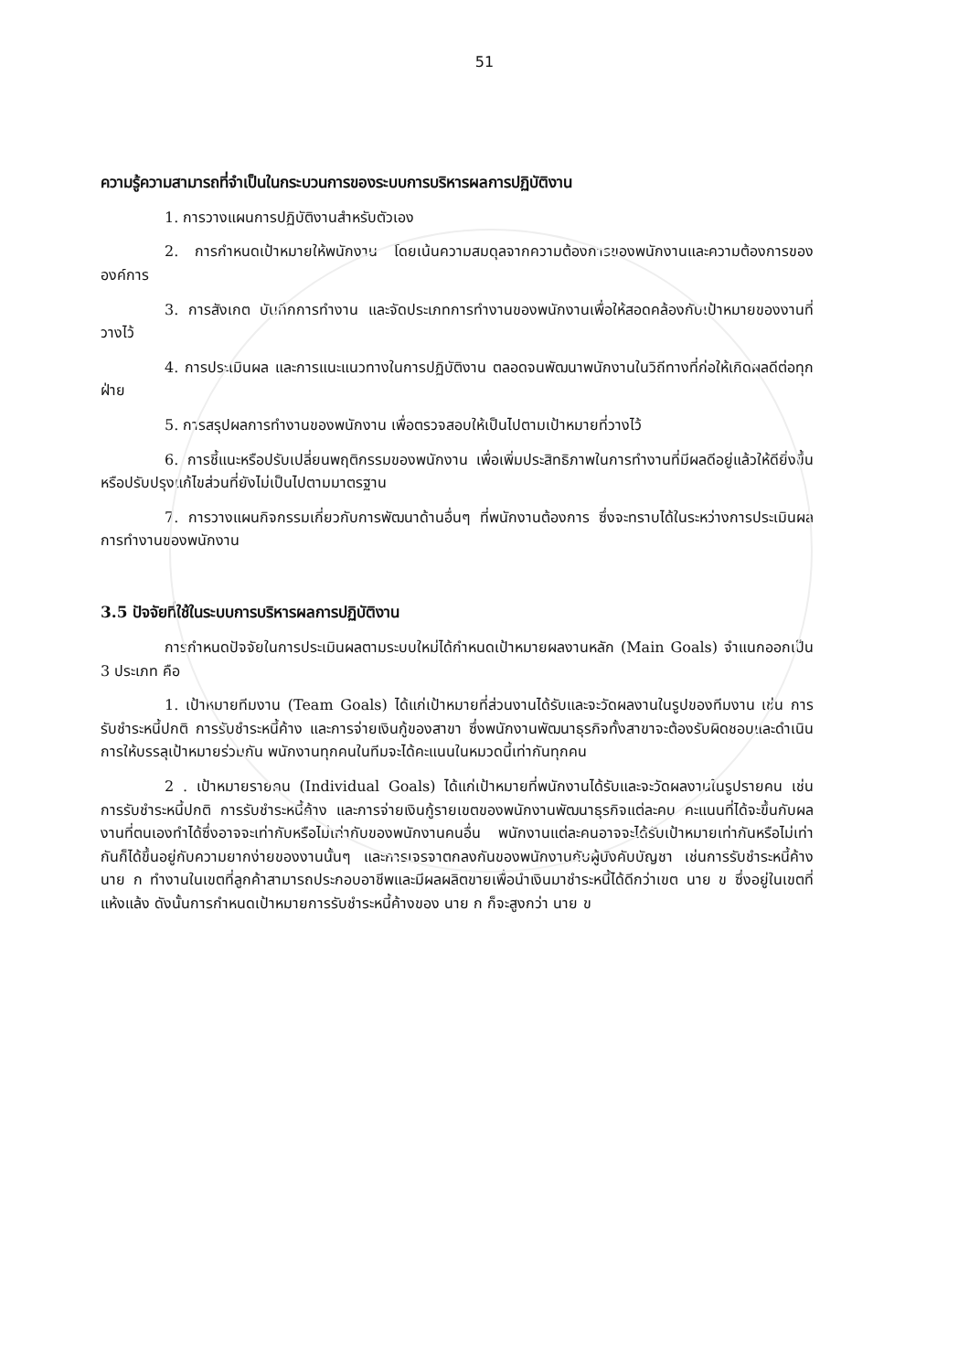51
ความรู้ความสามารถที่จำเป็นในกระบวนการของระบบการบริหารผลการปฏิบัติงาน
1. การวางแผนการปฏิบัติงานสำหรับตัวเอง
2. การกำหนดเป้าหมายให้พนักงาน โดยเน้นความสมดุลจากความต้องการของพนักงานและความต้องการขององค์การ
3. การสังเกต บันทึกการทำงาน และจัดประเภทการทำงานของพนักงานเพื่อให้สอดคล้องกับเป้าหมายของงานที่วางไว้
4. การประเมินผล และการแนะแนวทางในการปฏิบัติงาน ตลอดจนพัฒนาพนักงานในวิถีทางที่ก่อให้เกิดผลดีต่อทุกฝ่าย
5. การสรุปผลการทำงานของพนักงาน เพื่อตรวจสอบให้เป็นไปตามเป้าหมายที่วางไว้
6. การชี้แนะหรือปรับเปลี่ยนพฤติกรรมของพนักงาน เพื่อเพิ่มประสิทธิภาพในการทำงานที่มีผลดีอยู่แล้วให้ดียิ่งขึ้น หรือปรับปรุงแก้ไขส่วนที่ยังไม่เป็นไปตามมาตรฐาน
7. การวางแผนกิจกรรมเกี่ยวกับการพัฒนาด้านอื่นๆ ที่พนักงานต้องการ ซึ่งจะทราบได้ในระหว่างการประเมินผลการทำงานของพนักงาน
3.5 ปัจจัยที่ใช้ในระบบการบริหารผลการปฏิบัติงาน
การกำหนดปัจจัยในการประเมินผลตามระบบใหม่ได้กำหนดเป้าหมายผลงานหลัก (Main Goals) จำแนกออกเป็น 3 ประเภท คือ
1. เป้าหมายทีมงาน (Team Goals) ได้แก่เป้าหมายที่ส่วนงานได้รับและจะวัดผลงานในรูปของทีมงาน เช่น การรับชำระหนี้ปกติ การรับชำระหนี้ค้าง และการจ่ายเงินกู้ของสาขา ซึ่งพนักงานพัฒนาธุรกิจทั้งสาขาจะต้องรับผิดชอบและดำเนินการให้บรรลุเป้าหมายร่วมกัน พนักงานทุกคนในทีมจะได้คะแนนในหมวดนี้เท่ากันทุกคน
2 . เป้าหมายรายคน (Individual Goals) ได้แก่เป้าหมายที่พนักงานได้รับและจะวัดผลงานในรูปรายคน เช่น การรับชำระหนี้ปกติ การรับชำระหนี้ค้าง และการจ่ายเงินกู้รายเขตของพนักงานพัฒนาธุรกิจแต่ละคน คะแนนที่ได้จะขึ้นกับผลงานที่ตนเองทำได้ซึ่งอาจจะเท่ากับหรือไม่เท่ากับของพนักงานคนอื่น พนักงานแต่ละคนอาจจะได้รับเป้าหมายเท่ากันหรือไม่เท่ากันก็ได้ขึ้นอยู่กับความยากง่ายของงานนั้นๆ และการเจรจาตกลงกันของพนักงานกับผู้บังคับบัญชา เช่นการรับชำระหนี้ค้าง นาย ก ทำงานในเขตที่ลูกค้าสามารถประกอบอาชีพและมีผลผลิตขายเพื่อนำเงินมาชำระหนี้ได้ดีกว่าเขต นาย ข ซึ่งอยู่ในเขตที่แห้งแล้ง ดังนั้นการกำหนดเป้าหมายการรับชำระหนี้ค้างของ นาย ก ก็จะสูงกว่า นาย ข